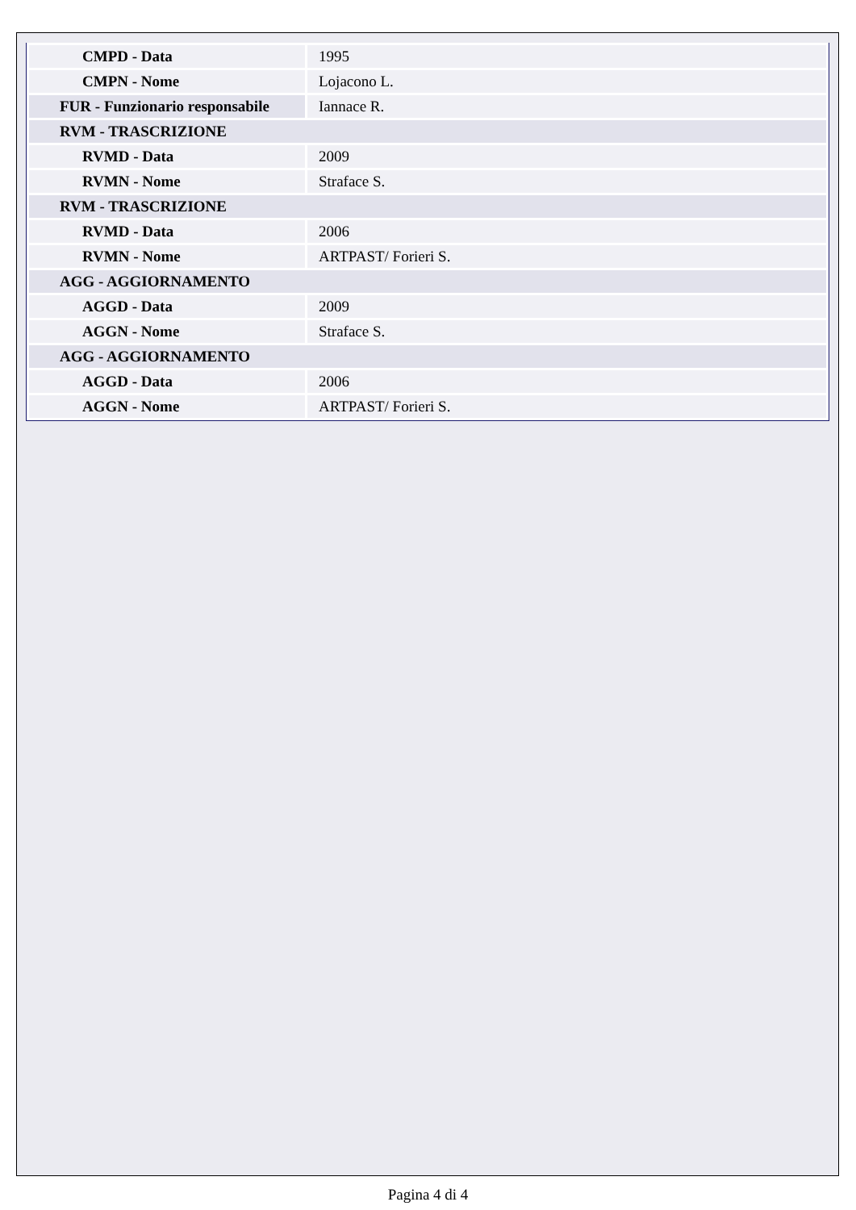| CMPD - Data | 1995 |
| CMPN - Nome | Lojacono L. |
| FUR - Funzionario responsabile | Iannace R. |
| RVM - TRASCRIZIONE | |
| RVMD - Data | 2009 |
| RVMN - Nome | Straface S. |
| RVM - TRASCRIZIONE | |
| RVMD - Data | 2006 |
| RVMN - Nome | ARTPAST/ Forieri S. |
| AGG - AGGIORNAMENTO | |
| AGGD - Data | 2009 |
| AGGN - Nome | Straface S. |
| AGG - AGGIORNAMENTO | |
| AGGD - Data | 2006 |
| AGGN - Nome | ARTPAST/ Forieri S. |
Pagina 4 di 4